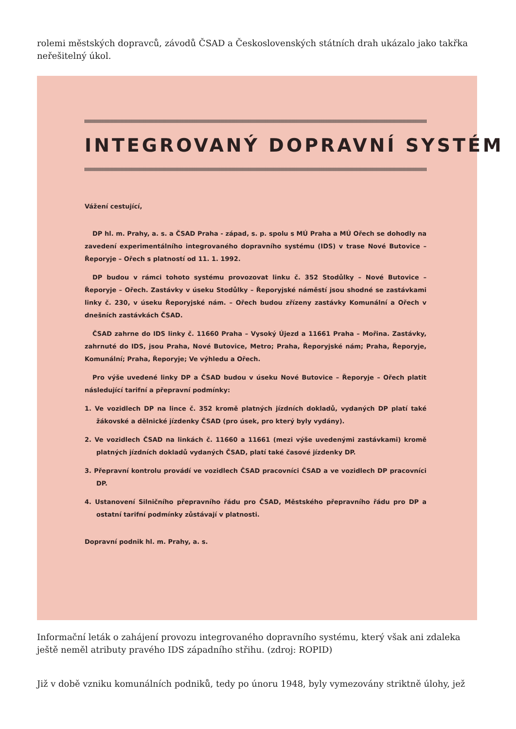rolemi městských dopravců, závodů ČSAD a Československých státních drah ukázalo jako takřka neřešitelný úkol.
INTEGROVANÝ DOPRAVNÍ SYSTÉM
Vážení cestující,
DP hl. m. Prahy, a. s. a ČSAD Praha - západ, s. p. spolu s MÚ Praha a MÚ Ořech se dohodly na zavedení experimentálního integrovaného dopravního systému (IDS) v trase Nové Butovice – Řeporyje – Ořech s platností od 11. 1. 1992.
DP budou v rámci tohoto systému provozovat linku č. 352 Stodůlky – Nové Butovice – Řeporyje – Ořech. Zastávky v úseku Stodůlky – Řeporyjské náměstí jsou shodné se zastávkami linky č. 230, v úseku Řeporyjské nám. – Ořech budou zřízeny zastávky Komunální a Ořech v dnešních zastávkách ČSAD.
ČSAD zahrne do IDS linky č. 11660 Praha – Vysoký Újezd a 11661 Praha – Mořina. Zastávky, zahrnuté do IDS, jsou Praha, Nové Butovice, Metro; Praha, Řeporyjské nám; Praha, Řeporyje, Komunální; Praha, Řeporyje; Ve výhledu a Ořech.
Pro výše uvedené linky DP a ČSAD budou v úseku Nové Butovice – Řeporyje – Ořech platit následující tarifní a přepravní podmínky:
1. Ve vozidlech DP na lince č. 352 kromě platných jízdních dokladů, vydaných DP platí také žákovské a dělnické jízdenky ČSAD (pro úsek, pro který byly vydány).
2. Ve vozidlech ČSAD na linkách č. 11660 a 11661 (mezi výše uvedenými zastávkami) kromě platných jízdních dokladů vydaných ČSAD, platí také časové jízdenky DP.
3. Přepravní kontrolu provádí ve vozidlech ČSAD pracovníci ČSAD a ve vozidlech DP pracovníci DP.
4. Ustanovení Silničního přepravního řádu pro ČSAD, Městského přepravního řádu pro DP a ostatní tarifní podmínky zůstávají v platnosti.
Dopravní podnik hl. m. Prahy, a. s.
Informační leták o zahájení provozu integrovaného dopravního systému, který však ani zdaleka ještě neměl atributy pravého IDS západního střihu. (zdroj: ROPID)
Již v době vzniku komunálních podniků, tedy po únoru 1948, byly vymezovány striktně úlohy, jež